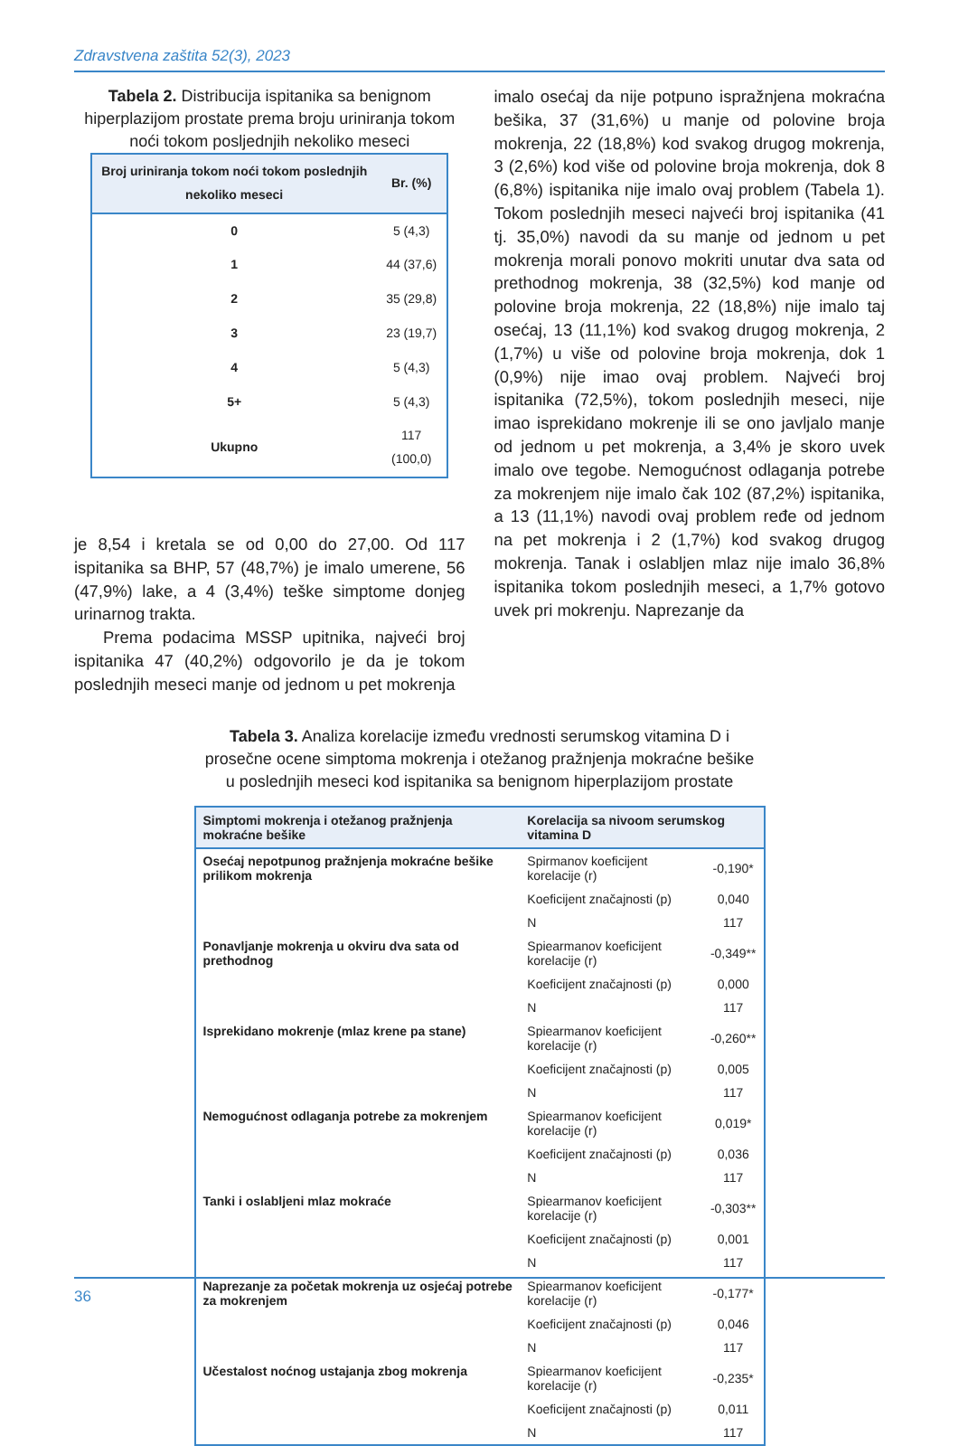Zdravstvena zaštita 52(3), 2023
Tabela 2. Distribucija ispitanika sa benignom hiperplazijom prostate prema broju uriniranja tokom noći tokom posljednjih nekoliko meseci
| Broj uriniranja tokom noći tokom poslednjih nekoliko meseci | Br. (%) |
| --- | --- |
| 0 | 5 (4,3) |
| 1 | 44 (37,6) |
| 2 | 35 (29,8) |
| 3 | 23 (19,7) |
| 4 | 5 (4,3) |
| 5+ | 5 (4,3) |
| Ukupno | 117 (100,0) |
je 8,54 i kretala se od 0,00 do 27,00. Od 117 ispitanika sa BHP, 57 (48,7%) je imalo umerene, 56 (47,9%) lake, a 4 (3,4%) teške simptome donjeg urinarnog trakta.
Prema podacima MSSP upitnika, najveći broj ispitanika 47 (40,2%) odgovorilo je da je tokom poslednjih meseci manje od jednom u pet mokrenja
imalo osećaj da nije potpuno ispražnjena mokraćna bešika, 37 (31,6%) u manje od polovine broja mokrenja, 22 (18,8%) kod svakog drugog mokrenja, 3 (2,6%) kod više od polovine broja mokrenja, dok 8 (6,8%) ispitanika nije imalo ovaj problem (Tabela 1). Tokom poslednjih meseci najveći broj ispitanika (41 tj. 35,0%) navodi da su manje od jednom u pet mokrenja morali ponovo mokriti unutar dva sata od prethodnog mokrenja, 38 (32,5%) kod manje od polovine broja mokrenja, 22 (18,8%) nije imalo taj osećaj, 13 (11,1%) kod svakog drugog mokrenja, 2 (1,7%) u više od polovine broja mokrenja, dok 1 (0,9%) nije imao ovaj problem. Najveći broj ispitanika (72,5%), tokom poslednjih meseci, nije imao isprekidano mokrenje ili se ono javljalo manje od jednom u pet mokrenja, a 3,4% je skoro uvek imalo ove tegobe. Nemogućnost odlaganja potrebe za mokrenjem nije imalo čak 102 (87,2%) ispitanika, a 13 (11,1%) navodi ovaj problem ređe od jednom na pet mokrenja i 2 (1,7%) kod svakog drugog mokrenja. Tanak i oslabljen mlaz nije imalo 36,8% ispitanika tokom poslednjih meseci, a 1,7% gotovo uvek pri mokrenju. Naprezanje da
Tabela 3. Analiza korelacije između vrednosti serumskog vitamina D i prosečne ocene simptoma mokrenja i otežanog pražnjenja mokraćne bešike u poslednjih meseci kod ispitanika sa benignom hiperplazijom prostate
| Simptomi mokrenja i otežanog pražnjenja mokraćne bešike | Korelacija sa nivoom serumskog vitamina D | |
| --- | --- | --- |
| Osećaj nepotpunog pražnjenja mokraćne bešike prilikom mokrenja | Spirmanov koeficijent korelacije (r) | -0,190* |
| | Koeficijent značajnosti (p) | 0,040 |
| | N | 117 |
| Ponavljanje mokrenja u okviru dva sata od prethodnog | Spiearmanov koeficijent korelacije (r) | -0,349** |
| | Koeficijent značajnosti (p) | 0,000 |
| | N | 117 |
| Isprekidano mokrenje (mlaz krene pa stane) | Spiearmanov koeficijent korelacije (r) | -0,260** |
| | Koeficijent značajnosti (p) | 0,005 |
| | N | 117 |
| Nemogućnost odlaganja potrebe za mokrenjem | Spiearmanov koeficijent korelacije (r) | 0,019* |
| | Koeficijent značajnosti (p) | 0,036 |
| | N | 117 |
| Tanki i oslabljeni mlaz mokraće | Spiearmanov koeficijent korelacije (r) | -0,303** |
| | Koeficijent značajnosti (p) | 0,001 |
| | N | 117 |
| Naprezanje za početak mokrenja uz osjećaj potrebe za mokrenjem | Spiearmanov koeficijent korelacije (r) | -0,177* |
| | Koeficijent značajnosti (p) | 0,046 |
| | N | 117 |
| Učestalost noćnog ustajanja zbog mokrenja | Spiearmanov koeficijent korelacije (r) | -0,235* |
| | Koeficijent značajnosti (p) | 0,011 |
| | N | 117 |
36